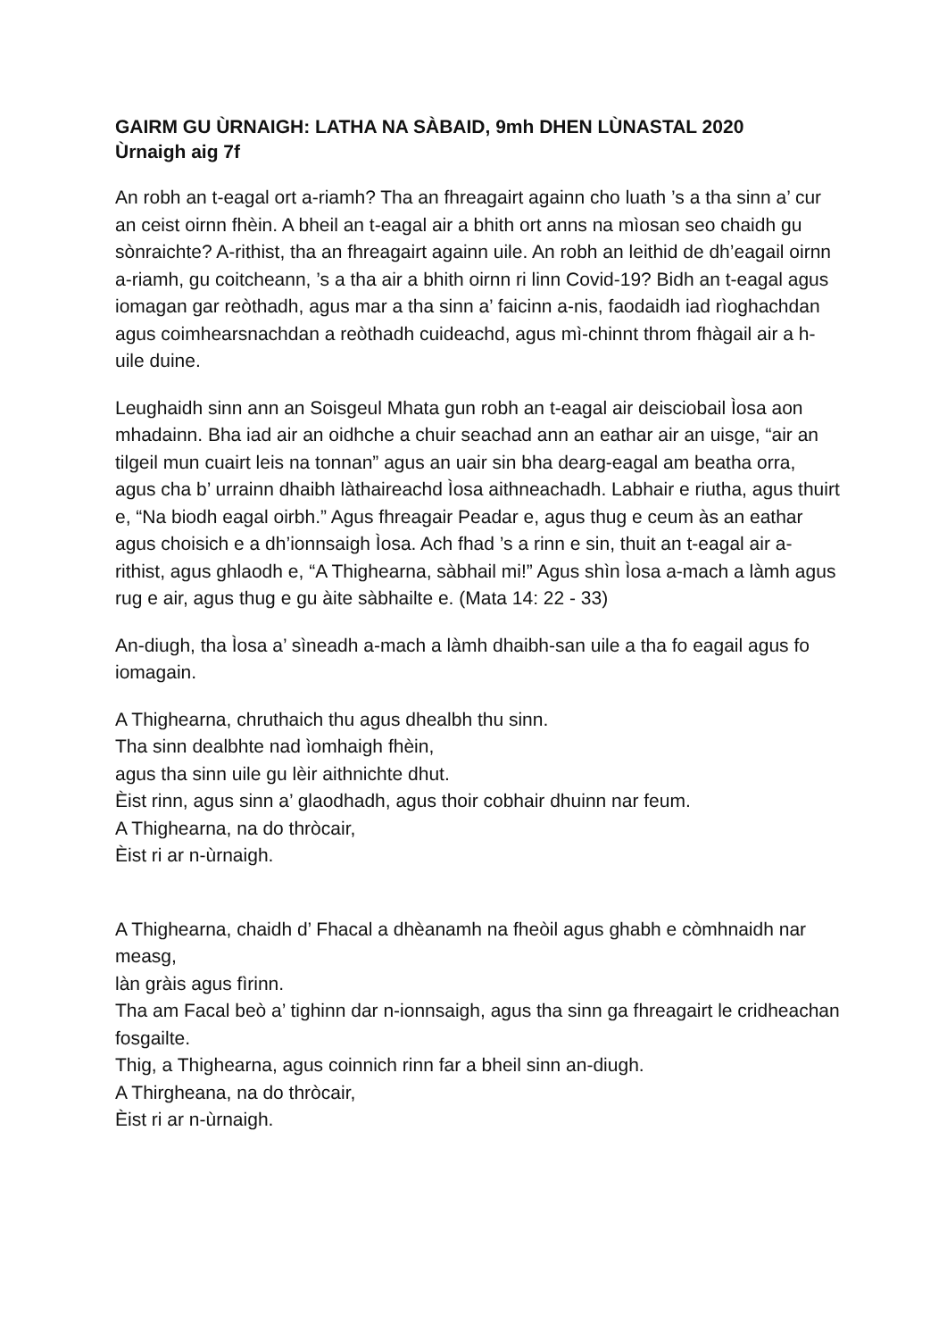GAIRM GU ÙRNAIGH: LATHA NA SÀBAID, 9mh DHEN LÙNASTAL 2020
Ùrnaigh aig 7f
An robh an t-eagal ort a-riamh? Tha an fhreagairt againn cho luath ’s a tha sinn a’ cur an ceist oirnn fhèin. A bheil an t-eagal air a bhith ort anns na mìosan seo chaidh gu sònraichte? A-rithist, tha an fhreagairt againn uile. An robh an leithid de dh’eagail oirnn a-riamh, gu coitcheann, ’s a tha air a bhith oirnn ri linn Covid-19? Bidh an t-eagal agus iomagan gar reòthadh, agus mar a tha sinn a’ faicinn a-nis, faodaidh iad rìoghachdan agus coimhearsnachdan a reòthadh cuideachd, agus mì-chinnt throm fhàgail air a h-uile duine.
Leughaidh sinn ann an Soisgeul Mhata gun robh an t-eagal air deisciobail Ìosa aon mhadainn. Bha iad air an oidhche a chuir seachad ann an eathar air an uisge, “air an tilgeil mun cuairt leis na tonnan” agus an uair sin bha dearg-eagal am beatha orra, agus cha b’ urrainn dhaibh làthaireachd Ìosa aithneachadh. Labhair e riutha, agus thuirt e, “Na biodh eagal oirbh.” Agus fhreagair Peadar e, agus thug e ceum às an eathar agus choisich e a dh’ionnsaigh Ìosa. Ach fhad ’s a rinn e sin, thuit an t-eagal air a-rithist, agus ghlaodh e, “A Thighearna, sàbhail mi!” Agus shìn Ìosa a-mach a làmh agus rug e air, agus thug e gu àite sàbhailte e. (Mata 14: 22 - 33)
An-diugh, tha Ìosa a’ sìneadh a-mach a làmh dhaibh-san uile a tha fo eagail agus fo iomagain.
A Thighearna, chruthaich thu agus dhealbh thu sinn.
Tha sinn dealbhte nad ìomhaigh fhèin,
agus tha sinn uile gu lèir aithnichte dhut.
Èist rinn, agus sinn a’ glaodhadh, agus thoir cobhair dhuinn nar feum.
A Thighearna, na do thròcair,
Èist ri ar n-ùrnaigh.
A Thighearna, chaidh d’ Fhacal a dhèanamh na fheòil agus ghabh e còmhnaidh nar measg,
làn gràis agus fìrinn.
Tha am Facal beò a’ tighinn dar n-ionnsaigh, agus tha sinn ga fhreagairt le cridheachan fosgailte.
Thig, a Thighearna, agus coinnich rinn far a bheil sinn an-diugh.
A Thirgheana, na do thròcair,
Èist ri ar n-ùrnaigh.